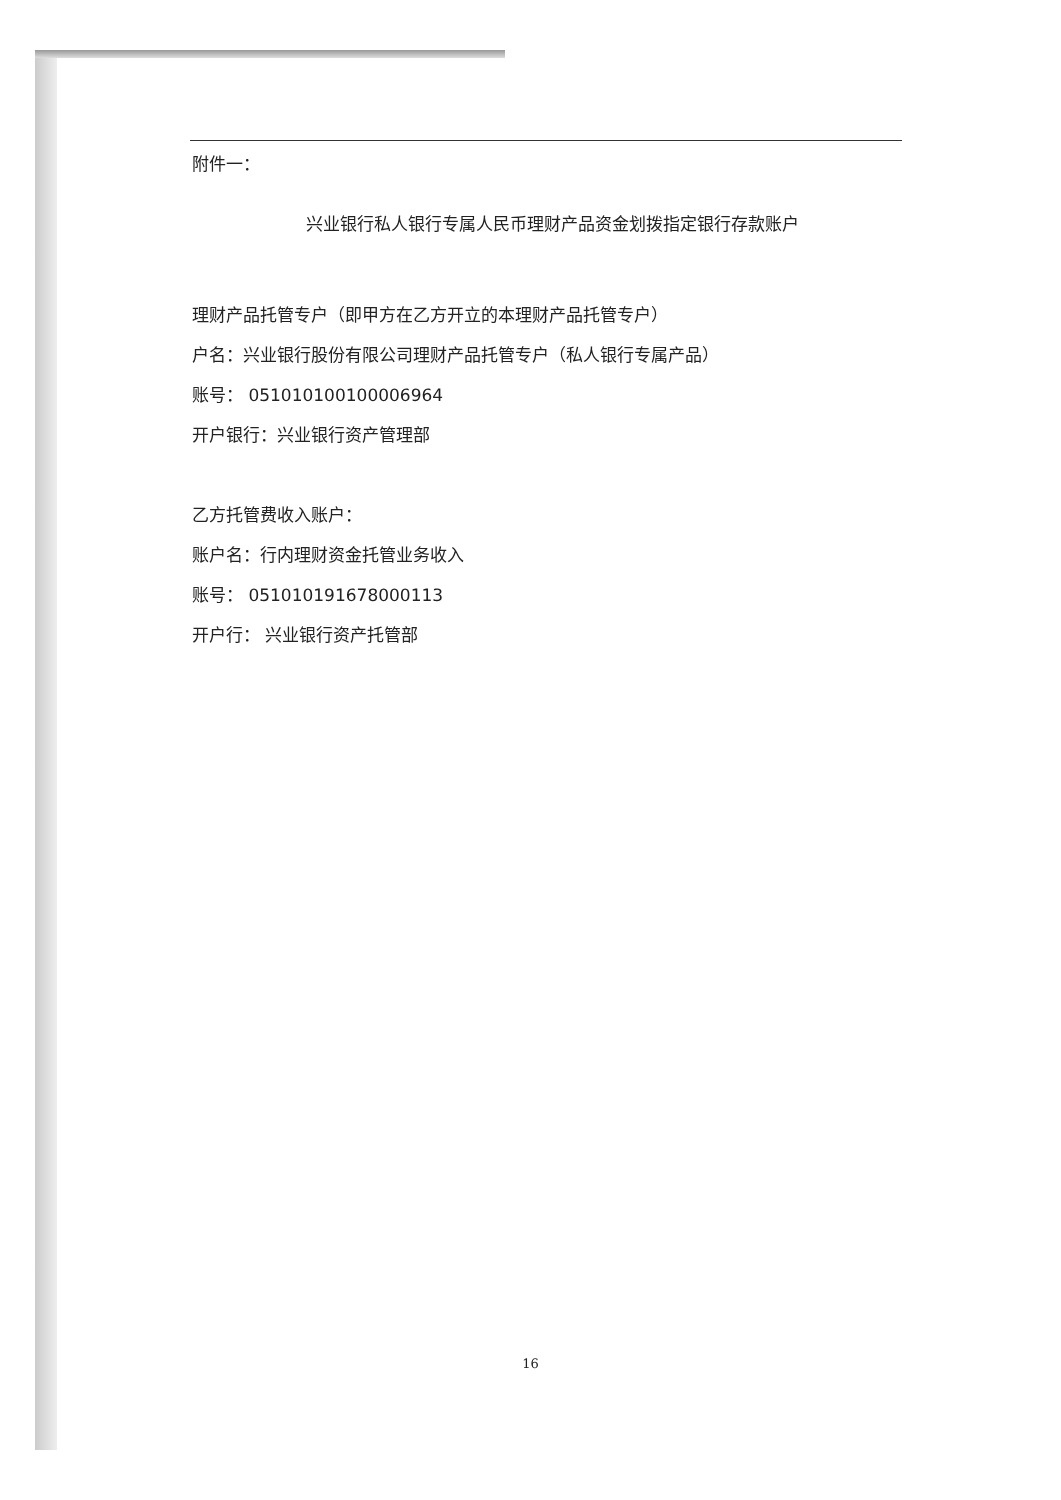附件一：
兴业银行私人银行专属人民币理财产品资金划拨指定银行存款账户
理财产品托管专户（即甲方在乙方开立的本理财产品托管专户）
户名：兴业银行股份有限公司理财产品托管专户（私人银行专属产品）
账号： 051010100100006964
开户银行：兴业银行资产管理部
乙方托管费收入账户：
账户名：行内理财资金托管业务收入
账号： 051010191678000113
开户行： 兴业银行资产托管部
16